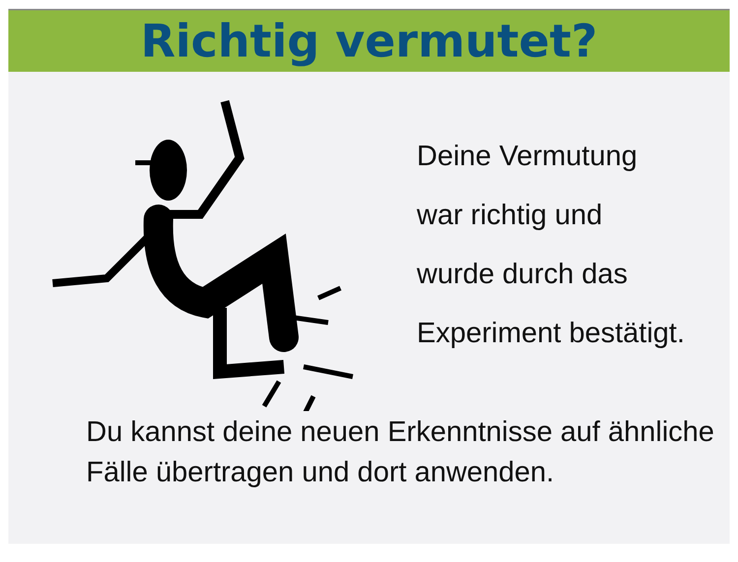Richtig vermutet?
Deine Vermutung
war richtig und
wurde durch das
Experiment bestätigt.
Du kannst deine neuen Erkenntnisse auf ähnliche Fälle übertragen und dort anwenden.